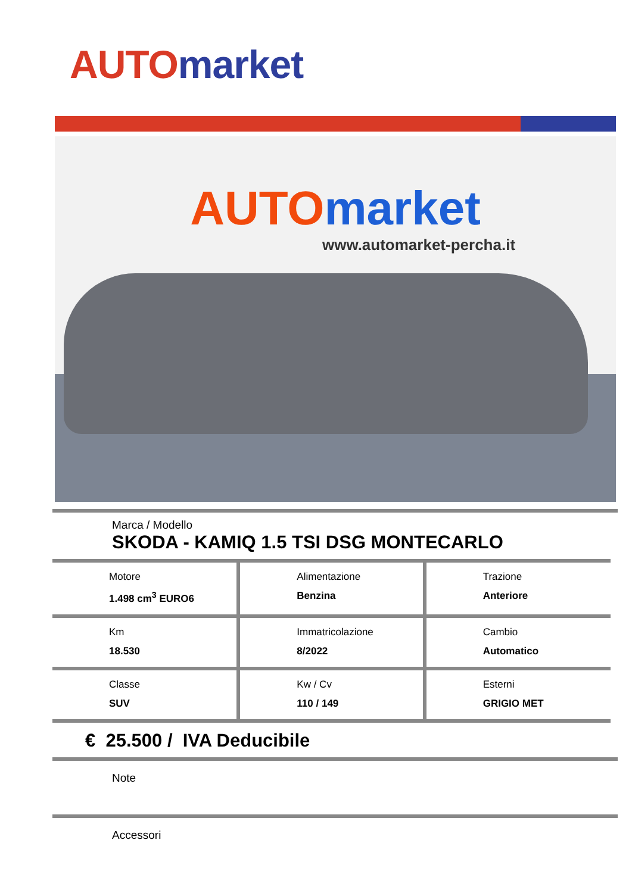AUTO market
AUTO market
www.automarket-percha.it
Marca / Modello
SKODA - KAMIQ 1.5 TSI DSG MONTECARLO
| Motore 1.498 cm<sup>3</sup> EURO6 | Alimentazione Benzina | Trazione Anteriore |
| Km 18.530 | Immatricolazione 8/2022 | Cambio Automatico |
| Classe SUV | Kw / Cv 110 / 149 | Esterni GRIGIO MET |
€ 25.500 / IVA Deducibile
Note
Accessori